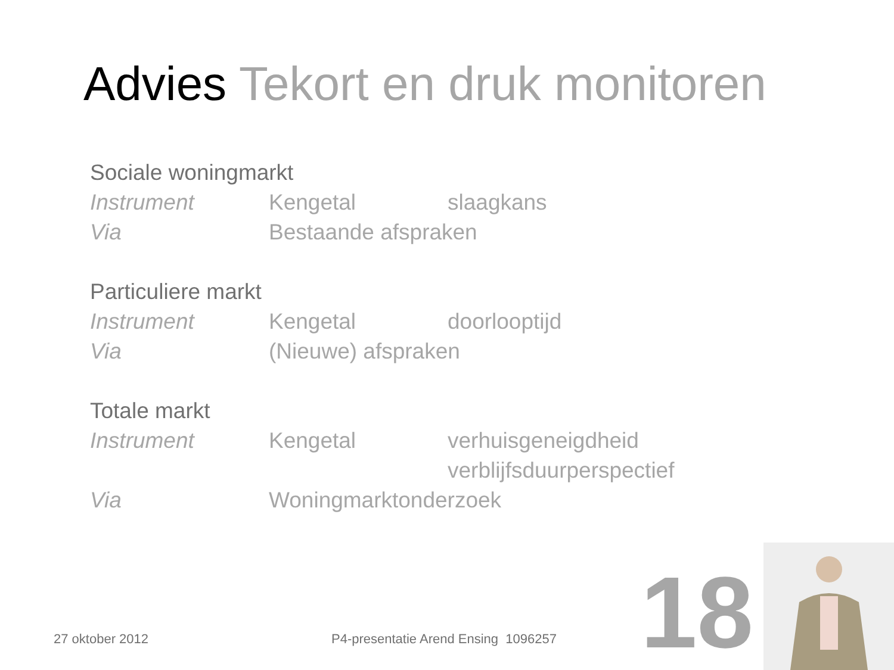Advies Tekort en druk monitoren
Sociale woningmarkt
Instrument Kengetal slaagkans
Via Bestaande afspraken
Particuliere markt
Instrument Kengetal doorlooptijd
Via (Nieuwe) afspraken
Totale markt
Instrument Kengetal verhuisgeneigdheid
verblijfsduurperspectief
Via Woningmarktonderzoek
27 oktober 2012
P4-presentatie Arend Ensing 1096257
18